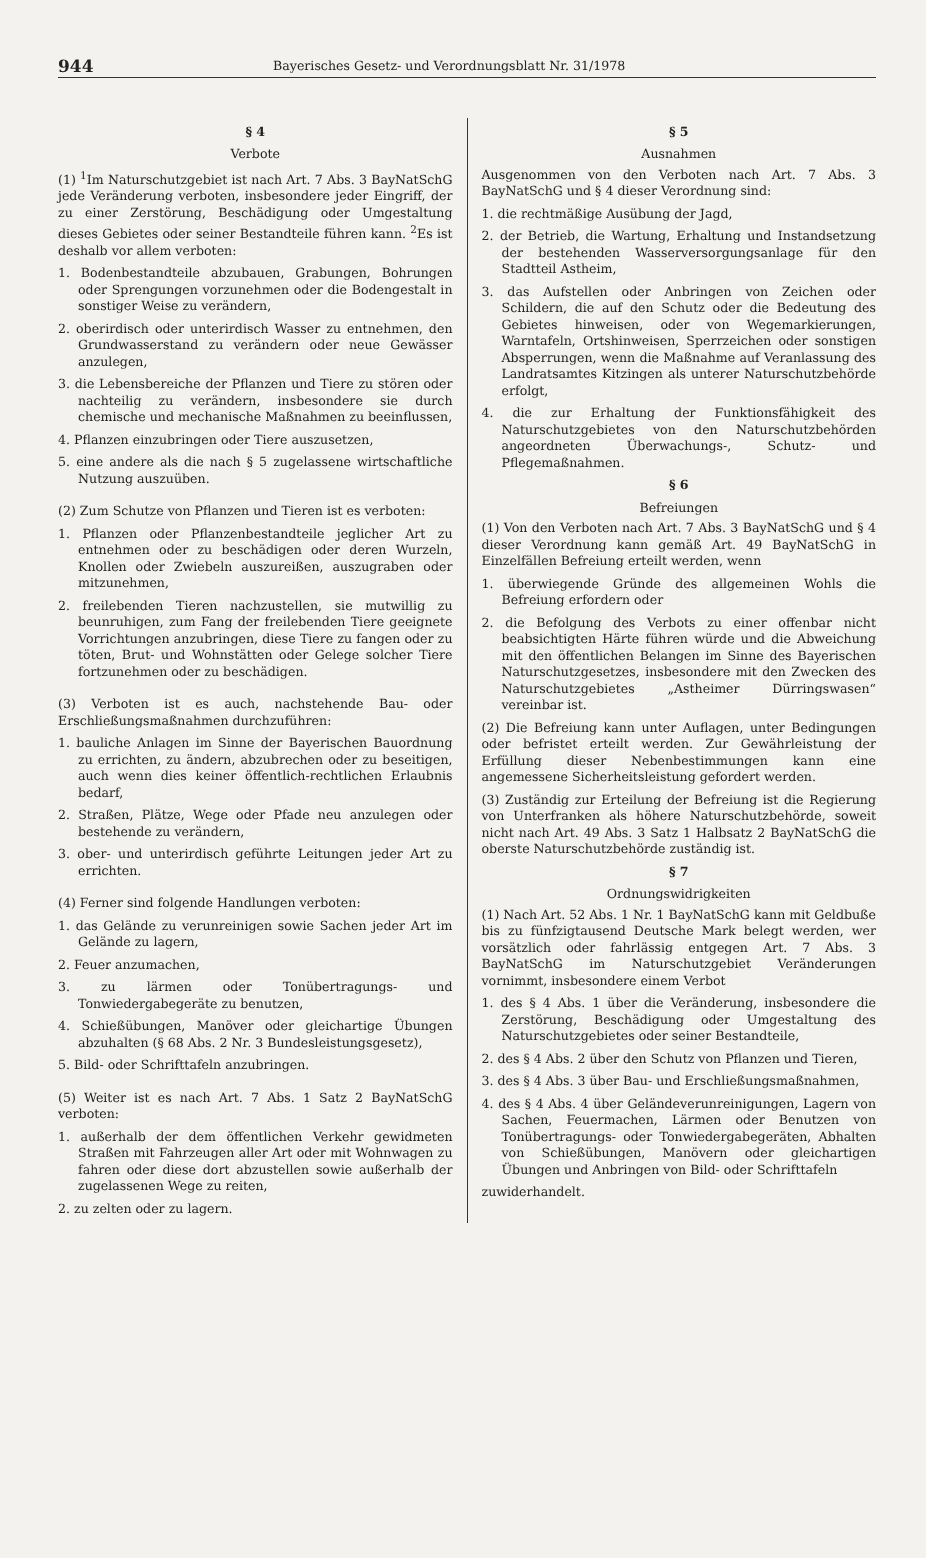944 Bayerisches Gesetz- und Verordnungsblatt Nr. 31/1978
§ 4
Verbote
(1) <sup>1</sup>Im Naturschutzgebiet ist nach Art. 7 Abs. 3 BayNatSchG jede Veränderung verboten, insbesondere jeder Eingriff, der zu einer Zerstörung, Beschädigung oder Umgestaltung dieses Gebietes oder seiner Bestandteile führen kann. <sup>2</sup>Es ist deshalb vor allem verboten:
1. Bodenbestandteile abzubauen, Grabungen, Bohrungen oder Sprengungen vorzunehmen oder die Bodengestalt in sonstiger Weise zu verändern,
2. oberirdisch oder unterirdisch Wasser zu entnehmen, den Grundwasserstand zu verändern oder neue Gewässer anzulegen,
3. die Lebensbereiche der Pflanzen und Tiere zu stören oder nachteilig zu verändern, insbesondere sie durch chemische und mechanische Maßnahmen zu beeinflussen,
4. Pflanzen einzubringen oder Tiere auszusetzen,
5. eine andere als die nach § 5 zugelassene wirtschaftliche Nutzung auszuüben.
(2) Zum Schutze von Pflanzen und Tieren ist es verboten:
1. Pflanzen oder Pflanzenbestandteile jeglicher Art zu entnehmen oder zu beschädigen oder deren Wurzeln, Knollen oder Zwiebeln auszureißen, auszugraben oder mitzunehmen,
2. freilebenden Tieren nachzustellen, sie mutwillig zu beunruhigen, zum Fang der freilebenden Tiere geeignete Vorrichtungen anzubringen, diese Tiere zu fangen oder zu töten, Brut- und Wohnstätten oder Gelege solcher Tiere fortzunehmen oder zu beschädigen.
(3) Verboten ist es auch, nachstehende Bau- oder Erschließungsmaßnahmen durchzuführen:
1. bauliche Anlagen im Sinne der Bayerischen Bauordnung zu errichten, zu ändern, abzubrechen oder zu beseitigen, auch wenn dies keiner öffentlich-rechtlichen Erlaubnis bedarf,
2. Straßen, Plätze, Wege oder Pfade neu anzulegen oder bestehende zu verändern,
3. ober- und unterirdisch geführte Leitungen jeder Art zu errichten.
(4) Ferner sind folgende Handlungen verboten:
1. das Gelände zu verunreinigen sowie Sachen jeder Art im Gelände zu lagern,
2. Feuer anzumachen,
3. zu lärmen oder Tonübertragungs- und Tonwiedergabegeräte zu benutzen,
4. Schießübungen, Manöver oder gleichartige Übungen abzuhalten (§ 68 Abs. 2 Nr. 3 Bundesleistungsgesetz),
5. Bild- oder Schrifttafeln anzubringen.
(5) Weiter ist es nach Art. 7 Abs. 1 Satz 2 BayNatSchG verboten:
1. außerhalb der dem öffentlichen Verkehr gewidmeten Straßen mit Fahrzeugen aller Art oder mit Wohnwagen zu fahren oder diese dort abzustellen sowie außerhalb der zugelassenen Wege zu reiten,
2. zu zelten oder zu lagern.
§ 5
Ausnahmen
Ausgenommen von den Verboten nach Art. 7 Abs. 3 BayNatSchG und § 4 dieser Verordnung sind:
1. die rechtmäßige Ausübung der Jagd,
2. der Betrieb, die Wartung, Erhaltung und Instandsetzung der bestehenden Wasserversorgungsanlage für den Stadtteil Astheim,
3. das Aufstellen oder Anbringen von Zeichen oder Schildern, die auf den Schutz oder die Bedeutung des Gebietes hinweisen, oder von Wegemarkierungen, Warntafeln, Ortshinweisen, Sperrzeichen oder sonstigen Absperrungen, wenn die Maßnahme auf Veranlassung des Landratsamtes Kitzingen als unterer Naturschutzbehörde erfolgt,
4. die zur Erhaltung der Funktionsfähigkeit des Naturschutzgebietes von den Naturschutzbehörden angeordneten Überwachungs-, Schutz- und Pflegemaßnahmen.
§ 6
Befreiungen
(1) Von den Verboten nach Art. 7 Abs. 3 BayNatSchG und § 4 dieser Verordnung kann gemäß Art. 49 BayNatSchG in Einzelfällen Befreiung erteilt werden, wenn
1. überwiegende Gründe des allgemeinen Wohls die Befreiung erfordern oder
2. die Befolgung des Verbots zu einer offenbar nicht beabsichtigten Härte führen würde und die Abweichung mit den öffentlichen Belangen im Sinne des Bayerischen Naturschutzgesetzes, insbesondere mit den Zwecken des Naturschutzgebietes „Astheimer Dürringswasen“ vereinbar ist.
(2) Die Befreiung kann unter Auflagen, unter Bedingungen oder befristet erteilt werden. Zur Gewährleistung der Erfüllung dieser Nebenbestimmungen kann eine angemessene Sicherheitsleistung gefordert werden.
(3) Zuständig zur Erteilung der Befreiung ist die Regierung von Unterfranken als höhere Naturschutzbehörde, soweit nicht nach Art. 49 Abs. 3 Satz 1 Halbsatz 2 BayNatSchG die oberste Naturschutzbehörde zuständig ist.
§ 7
Ordnungswidrigkeiten
(1) Nach Art. 52 Abs. 1 Nr. 1 BayNatSchG kann mit Geldbuße bis zu fünfzigtausend Deutsche Mark belegt werden, wer vorsätzlich oder fahrlässig entgegen Art. 7 Abs. 3 BayNatSchG im Naturschutzgebiet Veränderungen vornimmt, insbesondere einem Verbot
1. des § 4 Abs. 1 über die Veränderung, insbesondere die Zerstörung, Beschädigung oder Umgestaltung des Naturschutzgebietes oder seiner Bestandteile,
2. des § 4 Abs. 2 über den Schutz von Pflanzen und Tieren,
3. des § 4 Abs. 3 über Bau- und Erschließungsmaßnahmen,
4. des § 4 Abs. 4 über Geländeverunreinigungen, Lagern von Sachen, Feuermachen, Lärmen oder Benutzen von Tonübertragungs- oder Tonwiedergabegeräten, Abhalten von Schießübungen, Manövern oder gleichartigen Übungen und Anbringen von Bild- oder Schrifttafeln
zuwiderhandelt.